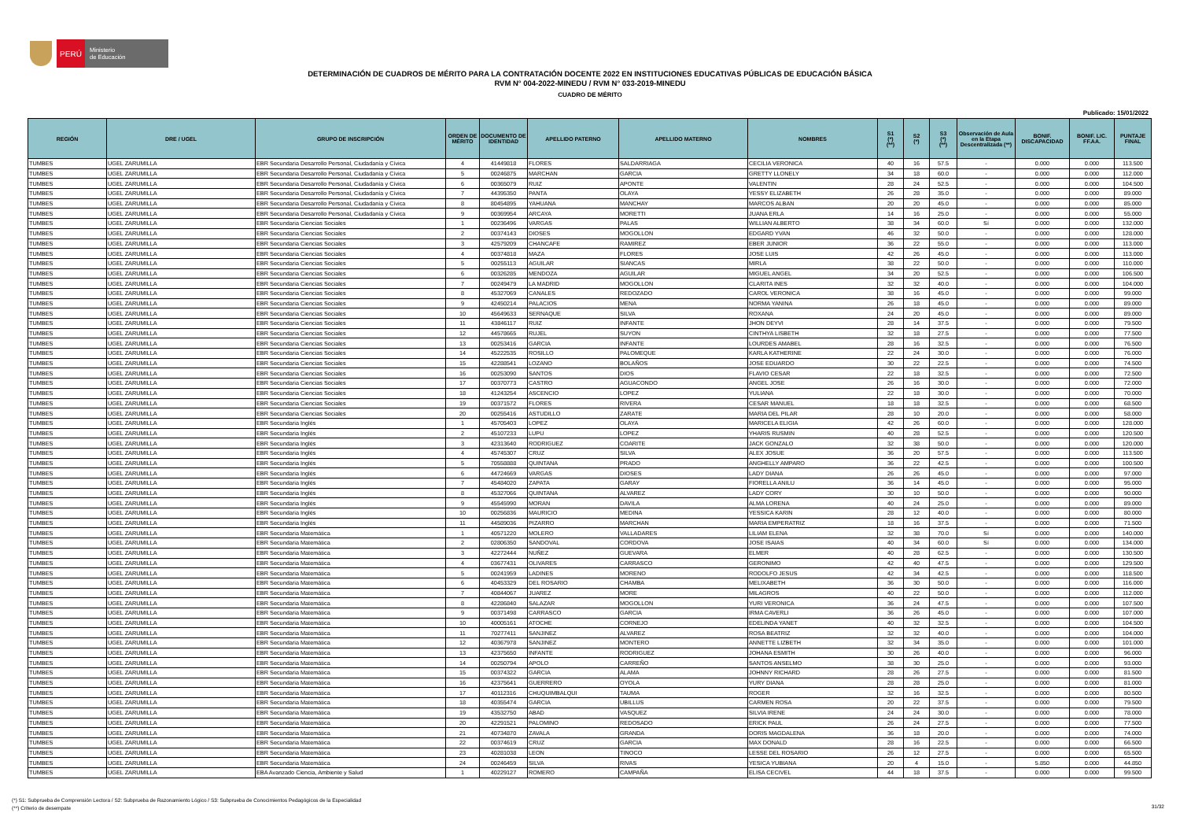PERÚ
Ministerio
de Educación
DETERMINACIÓN DE CUADROS DE MÉRITO PARA LA CONTRATACIÓN DOCENTE 2022 EN INSTITUCIONES EDUCATIVAS PÚBLICAS DE EDUCACIÓN BÁSICA
RVM N° 004-2022-MINEDU / RVM N° 033-2019-MINEDU
CUADRO DE MÉRITO
Publicado: 15/01/2022
| REGIÓN | DRE / UGEL | GRUPO DE INSCRIPCIÓN | ORDEN DE MÉRITO | DOCUMENTO DE IDENTIDAD | APELLIDO PATERNO | APELLIDO MATERNO | NOMBRES | S1 (*) (**) | S2 (*) | S3 (*) (**) | Observación de Aula en la Etapa Descentralizada (**) | BONIF. DISCAPACIDAD | BONIF. LIC. FF.AA. | PUNTAJE FINAL |
| --- | --- | --- | --- | --- | --- | --- | --- | --- | --- | --- | --- | --- | --- | --- |
| TUMBES | UGEL ZARUMILLA | EBR Secundaria Desarrollo Personal, Ciudadanía y Cívica | 4 | 41449818 | FLORES | SALDARRIAGA | CECILIA VERONICA | 40 | 16 | 57.5 | - | 0.000 | 0.000 | 113.500 |
| TUMBES | UGEL ZARUMILLA | EBR Secundaria Desarrollo Personal, Ciudadanía y Cívica | 5 | 00246875 | MARCHAN | GARCIA | GRETTY LLONELY | 34 | 18 | 60.0 | - | 0.000 | 0.000 | 112.000 |
| TUMBES | UGEL ZARUMILLA | EBR Secundaria Desarrollo Personal, Ciudadanía y Cívica | 6 | 00365079 | RUIZ | APONTE | VALENTIN | 28 | 24 | 52.5 | - | 0.000 | 0.000 | 104.500 |
| TUMBES | UGEL ZARUMILLA | EBR Secundaria Desarrollo Personal, Ciudadanía y Cívica | 7 | 44395350 | PANTA | OLAYA | YESSY ELIZABETH | 26 | 28 | 35.0 | - | 0.000 | 0.000 | 89.000 |
| TUMBES | UGEL ZARUMILLA | EBR Secundaria Desarrollo Personal, Ciudadanía y Cívica | 8 | 80454895 | YAHUANA | MANCHAY | MARCOS ALBAN | 20 | 20 | 45.0 | - | 0.000 | 0.000 | 85.000 |
| TUMBES | UGEL ZARUMILLA | EBR Secundaria Desarrollo Personal, Ciudadanía y Cívica | 9 | 00369954 | ARCAYA | MORETTI | JUANA ERLA | 14 | 16 | 25.0 | - | 0.000 | 0.000 | 55.000 |
| TUMBES | UGEL ZARUMILLA | EBR Secundaria Ciencias Sociales | 1 | 00236496 | VARGAS | PALAS | WILLIAN ALBERTO | 38 | 34 | 60.0 | Sí | 0.000 | 0.000 | 132.000 |
| TUMBES | UGEL ZARUMILLA | EBR Secundaria Ciencias Sociales | 2 | 00374143 | DIOSES | MOGOLLON | EDGARD YVAN | 46 | 32 | 50.0 | - | 0.000 | 0.000 | 128.000 |
| TUMBES | UGEL ZARUMILLA | EBR Secundaria Ciencias Sociales | 3 | 42579209 | CHANCAFE | RAMIREZ | EBER JUNIOR | 36 | 22 | 55.0 | - | 0.000 | 0.000 | 113.000 |
| TUMBES | UGEL ZARUMILLA | EBR Secundaria Ciencias Sociales | 4 | 00374818 | MAZA | FLORES | JOSE LUIS | 42 | 26 | 45.0 | - | 0.000 | 0.000 | 113.000 |
| TUMBES | UGEL ZARUMILLA | EBR Secundaria Ciencias Sociales | 5 | 00255113 | AGUILAR | SIANCAS | MIRLA | 38 | 22 | 50.0 | - | 0.000 | 0.000 | 110.000 |
| TUMBES | UGEL ZARUMILLA | EBR Secundaria Ciencias Sociales | 6 | 00326285 | MENDOZA | AGUILAR | MIGUEL ANGEL | 34 | 20 | 52.5 | - | 0.000 | 0.000 | 106.500 |
| TUMBES | UGEL ZARUMILLA | EBR Secundaria Ciencias Sociales | 7 | 00249479 | LA MADRID | MOGOLLON | CLARITA INES | 32 | 32 | 40.0 | - | 0.000 | 0.000 | 104.000 |
| TUMBES | UGEL ZARUMILLA | EBR Secundaria Ciencias Sociales | 8 | 45327069 | CANALES | REDOZADO | CAROL VERONICA | 38 | 16 | 45.0 | - | 0.000 | 0.000 | 99.000 |
| TUMBES | UGEL ZARUMILLA | EBR Secundaria Ciencias Sociales | 9 | 42450214 | PALACIOS | MENA | NORMA YANINA | 26 | 18 | 45.0 | - | 0.000 | 0.000 | 89.000 |
| TUMBES | UGEL ZARUMILLA | EBR Secundaria Ciencias Sociales | 10 | 45649633 | SERNAQUE | SILVA | ROXANA | 24 | 20 | 45.0 | - | 0.000 | 0.000 | 89.000 |
| TUMBES | UGEL ZARUMILLA | EBR Secundaria Ciencias Sociales | 11 | 43846117 | RUIZ | INFANTE | JHON DEYVI | 28 | 14 | 37.5 | - | 0.000 | 0.000 | 79.500 |
| TUMBES | UGEL ZARUMILLA | EBR Secundaria Ciencias Sociales | 12 | 44578665 | RUJEL | SUYON | CINTHYA LISBETH | 32 | 18 | 27.5 | - | 0.000 | 0.000 | 77.500 |
| TUMBES | UGEL ZARUMILLA | EBR Secundaria Ciencias Sociales | 13 | 00253416 | GARCIA | INFANTE | LOURDES AMABEL | 28 | 16 | 32.5 | - | 0.000 | 0.000 | 76.500 |
| TUMBES | UGEL ZARUMILLA | EBR Secundaria Ciencias Sociales | 14 | 45222535 | ROSILLO | PALOMEQUE | KARLA KATHERINE | 22 | 24 | 30.0 | - | 0.000 | 0.000 | 76.000 |
| TUMBES | UGEL ZARUMILLA | EBR Secundaria Ciencias Sociales | 15 | 42288541 | LOZANO | BOLAÑOS | JOSE EDUARDO | 30 | 22 | 22.5 | - | 0.000 | 0.000 | 74.500 |
| TUMBES | UGEL ZARUMILLA | EBR Secundaria Ciencias Sociales | 16 | 00253090 | SANTOS | DIOS | FLAVIO CESAR | 22 | 18 | 32.5 | - | 0.000 | 0.000 | 72.500 |
| TUMBES | UGEL ZARUMILLA | EBR Secundaria Ciencias Sociales | 17 | 00370773 | CASTRO | AGUACONDO | ANGEL JOSE | 26 | 16 | 30.0 | - | 0.000 | 0.000 | 72.000 |
| TUMBES | UGEL ZARUMILLA | EBR Secundaria Ciencias Sociales | 18 | 41243254 | ASCENCIO | LOPEZ | YULIANA | 22 | 18 | 30.0 | - | 0.000 | 0.000 | 70.000 |
| TUMBES | UGEL ZARUMILLA | EBR Secundaria Ciencias Sociales | 19 | 00371572 | FLORES | RIVERA | CESAR MANUEL | 18 | 18 | 32.5 | - | 0.000 | 0.000 | 68.500 |
| TUMBES | UGEL ZARUMILLA | EBR Secundaria Ciencias Sociales | 20 | 00255416 | ASTUDILLO | ZARATE | MARIA DEL PILAR | 28 | 10 | 20.0 | - | 0.000 | 0.000 | 58.000 |
| TUMBES | UGEL ZARUMILLA | EBR Secundaria Inglés | 1 | 45705403 | LOPEZ | OLAYA | MARICELA ELIGIA | 42 | 26 | 60.0 | - | 0.000 | 0.000 | 128.000 |
| TUMBES | UGEL ZARUMILLA | EBR Secundaria Inglés | 2 | 45107233 | LUPU | LOPEZ | YHARIS RUSMIN | 40 | 28 | 52.5 | - | 0.000 | 0.000 | 120.500 |
| TUMBES | UGEL ZARUMILLA | EBR Secundaria Inglés | 3 | 42313640 | RODRIGUEZ | COARITE | JACK GONZALO | 32 | 38 | 50.0 | - | 0.000 | 0.000 | 120.000 |
| TUMBES | UGEL ZARUMILLA | EBR Secundaria Inglés | 4 | 45745307 | CRUZ | SILVA | ALEX JOSUE | 36 | 20 | 57.5 | - | 0.000 | 0.000 | 113.500 |
| TUMBES | UGEL ZARUMILLA | EBR Secundaria Inglés | 5 | 70558888 | QUINTANA | PRADO | ANGHELLY AMPARO | 36 | 22 | 42.5 | - | 0.000 | 0.000 | 100.500 |
| TUMBES | UGEL ZARUMILLA | EBR Secundaria Inglés | 6 | 44724669 | VARGAS | DIOSES | LADY DIANA | 26 | 26 | 45.0 | - | 0.000 | 0.000 | 97.000 |
| TUMBES | UGEL ZARUMILLA | EBR Secundaria Inglés | 7 | 45484020 | ZAPATA | GARAY | FIORELLA ANILU | 36 | 14 | 45.0 | - | 0.000 | 0.000 | 95.000 |
| TUMBES | UGEL ZARUMILLA | EBR Secundaria Inglés | 8 | 45327066 | QUINTANA | ALVAREZ | LADY CORY | 30 | 10 | 50.0 | - | 0.000 | 0.000 | 90.000 |
| TUMBES | UGEL ZARUMILLA | EBR Secundaria Inglés | 9 | 45545990 | MORAN | DAVILA | ALMA LORENA | 40 | 24 | 25.0 | - | 0.000 | 0.000 | 89.000 |
| TUMBES | UGEL ZARUMILLA | EBR Secundaria Inglés | 10 | 00256836 | MAURICIO | MEDINA | YESSICA KARIN | 28 | 12 | 40.0 | - | 0.000 | 0.000 | 80.000 |
| TUMBES | UGEL ZARUMILLA | EBR Secundaria Inglés | 11 | 44589036 | PIZARRO | MARCHAN | MARIA EMPERATRIZ | 18 | 16 | 37.5 | - | 0.000 | 0.000 | 71.500 |
| TUMBES | UGEL ZARUMILLA | EBR Secundaria Matemática | 1 | 40571220 | MOLERO | VALLADARES | LILIAM ELENA | 32 | 38 | 70.0 | Sí | 0.000 | 0.000 | 140.000 |
| TUMBES | UGEL ZARUMILLA | EBR Secundaria Matemática | 2 | 02806350 | SANDOVAL | CORDOVA | JOSE ISAIAS | 40 | 34 | 60.0 | Sí | 0.000 | 0.000 | 134.000 |
| TUMBES | UGEL ZARUMILLA | EBR Secundaria Matemática | 3 | 42272444 | NUÑEZ | GUEVARA | ELMER | 40 | 28 | 62.5 | - | 0.000 | 0.000 | 130.500 |
| TUMBES | UGEL ZARUMILLA | EBR Secundaria Matemática | 4 | 03677431 | OLIVARES | CARRASCO | GERONIMO | 42 | 40 | 47.5 | - | 0.000 | 0.000 | 129.500 |
| TUMBES | UGEL ZARUMILLA | EBR Secundaria Matemática | 5 | 00241959 | LADINES | MORENO | RODOLFO JESUS | 42 | 34 | 42.5 | - | 0.000 | 0.000 | 118.500 |
| TUMBES | UGEL ZARUMILLA | EBR Secundaria Matemática | 6 | 40453329 | DEL ROSARIO | CHAMBA | MELIXABETH | 36 | 30 | 50.0 | - | 0.000 | 0.000 | 116.000 |
| TUMBES | UGEL ZARUMILLA | EBR Secundaria Matemática | 7 | 40844067 | JUAREZ | MORE | MILAGROS | 40 | 22 | 50.0 | - | 0.000 | 0.000 | 112.000 |
| TUMBES | UGEL ZARUMILLA | EBR Secundaria Matemática | 8 | 42286840 | SALAZAR | MOGOLLON | YURI VERONICA | 36 | 24 | 47.5 | - | 0.000 | 0.000 | 107.500 |
| TUMBES | UGEL ZARUMILLA | EBR Secundaria Matemática | 9 | 00371498 | CARRASCO | GARCIA | IRMA CAVERLI | 36 | 26 | 45.0 | - | 0.000 | 0.000 | 107.000 |
| TUMBES | UGEL ZARUMILLA | EBR Secundaria Matemática | 10 | 40005161 | ATOCHE | CORNEJO | EDELINDA YANET | 40 | 32 | 32.5 | - | 0.000 | 0.000 | 104.500 |
| TUMBES | UGEL ZARUMILLA | EBR Secundaria Matemática | 11 | 70277411 | SANJINEZ | ALVAREZ | ROSA BEATRIZ | 32 | 32 | 40.0 | - | 0.000 | 0.000 | 104.000 |
| TUMBES | UGEL ZARUMILLA | EBR Secundaria Matemática | 12 | 40367978 | SANJINEZ | MONTERO | ANNETTE LIZBETH | 32 | 34 | 35.0 | - | 0.000 | 0.000 | 101.000 |
| TUMBES | UGEL ZARUMILLA | EBR Secundaria Matemática | 13 | 42375650 | INFANTE | RODRIGUEZ | JOHANA ESMITH | 30 | 26 | 40.0 | - | 0.000 | 0.000 | 96.000 |
| TUMBES | UGEL ZARUMILLA | EBR Secundaria Matemática | 14 | 00250794 | APOLO | CARREÑO | SANTOS ANSELMO | 38 | 30 | 25.0 | - | 0.000 | 0.000 | 93.000 |
| TUMBES | UGEL ZARUMILLA | EBR Secundaria Matemática | 15 | 00374322 | GARCIA | ALAMA | JOHNNY RICHARD | 28 | 26 | 27.5 | - | 0.000 | 0.000 | 81.500 |
| TUMBES | UGEL ZARUMILLA | EBR Secundaria Matemática | 16 | 42375641 | GUERRERO | OYOLA | YURY DIANA | 28 | 28 | 25.0 | - | 0.000 | 0.000 | 81.000 |
| TUMBES | UGEL ZARUMILLA | EBR Secundaria Matemática | 17 | 40112316 | CHUQUIMBALQUI | TAUMA | ROGER | 32 | 16 | 32.5 | - | 0.000 | 0.000 | 80.500 |
| TUMBES | UGEL ZARUMILLA | EBR Secundaria Matemática | 18 | 40355474 | GARCIA | UBILLUS | CARMEN ROSA | 20 | 22 | 37.5 | - | 0.000 | 0.000 | 79.500 |
| TUMBES | UGEL ZARUMILLA | EBR Secundaria Matemática | 19 | 43532750 | ABAD | VASQUEZ | SILVIA IRENE | 24 | 24 | 30.0 | - | 0.000 | 0.000 | 78.000 |
| TUMBES | UGEL ZARUMILLA | EBR Secundaria Matemática | 20 | 42291521 | PALOMINO | REDOSADO | ERICK PAUL | 26 | 24 | 27.5 | - | 0.000 | 0.000 | 77.500 |
| TUMBES | UGEL ZARUMILLA | EBR Secundaria Matemática | 21 | 40734870 | ZAVALA | GRANDA | DORIS MAGDALENA | 36 | 18 | 20.0 | - | 0.000 | 0.000 | 74.000 |
| TUMBES | UGEL ZARUMILLA | EBR Secundaria Matemática | 22 | 00374619 | CRUZ | GARCIA | MAX DONALD | 28 | 16 | 22.5 | - | 0.000 | 0.000 | 66.500 |
| TUMBES | UGEL ZARUMILLA | EBR Secundaria Matemática | 23 | 40281038 | LEON | TINOCO | LESSE DEL ROSARIO | 26 | 12 | 27.5 | - | 0.000 | 0.000 | 65.500 |
| TUMBES | UGEL ZARUMILLA | EBR Secundaria Matemática | 24 | 00246459 | SILVA | RIVAS | YESICA YUBIANA | 20 | 4 | 15.0 | - | 5.850 | 0.000 | 44.850 |
| TUMBES | UGEL ZARUMILLA | EBA Avanzado Ciencia, Ambiente y Salud | 1 | 40229127 | ROMERO | CAMPAÑA | ELISA CECIVEL | 44 | 18 | 37.5 | - | 0.000 | 0.000 | 99.500 |
(*) S1: Subprueba de Comprensión Lectora / S2: Subprueba de Razonamiento Lógico / S3: Subprueba de Conocimientos Pedagógicos de la Especialidad
(**) Criterio de desempate
31/32